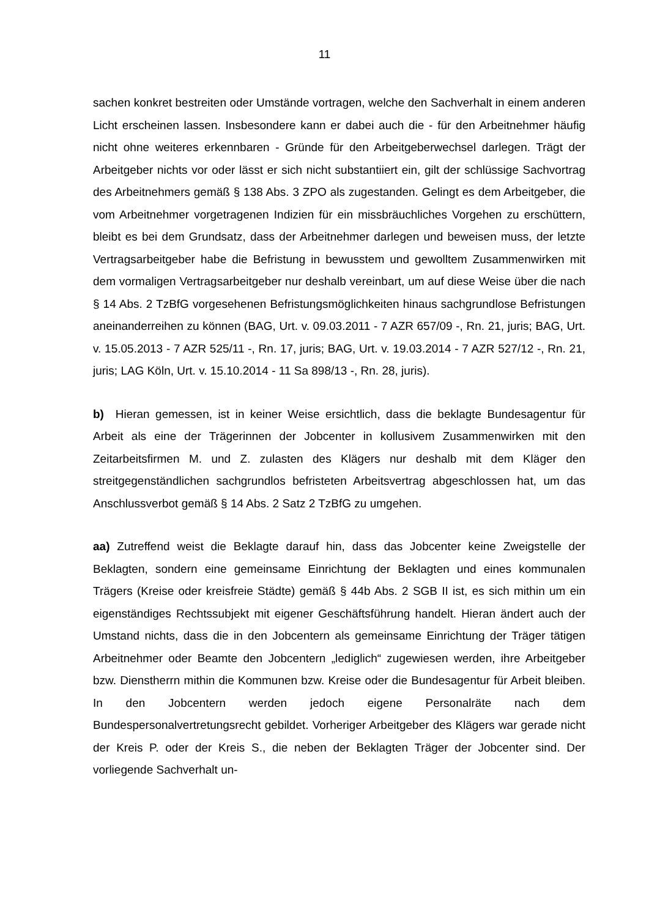11
sachen konkret bestreiten oder Umstände vortragen, welche den Sachverhalt in einem anderen Licht erscheinen lassen. Insbesondere kann er dabei auch die - für den Arbeitnehmer häufig nicht ohne weiteres erkennbaren - Gründe für den Arbeitgeberwechsel darlegen. Trägt der Arbeitgeber nichts vor oder lässt er sich nicht substantiiert ein, gilt der schlüssige Sachvortrag des Arbeitnehmers gemäß § 138 Abs. 3 ZPO als zugestanden. Gelingt es dem Arbeitgeber, die vom Arbeitnehmer vorgetragenen Indizien für ein missbräuchliches Vorgehen zu erschüttern, bleibt es bei dem Grundsatz, dass der Arbeitnehmer darlegen und beweisen muss, der letzte Vertragsarbeitgeber habe die Befristung in bewusstem und gewolltem Zusammenwirken mit dem vormaligen Vertragsarbeitgeber nur deshalb vereinbart, um auf diese Weise über die nach § 14 Abs. 2 TzBfG vorgesehenen Befristungsmöglichkeiten hinaus sachgrundlose Befristungen aneinanderreihen zu können (BAG, Urt. v. 09.03.2011 - 7 AZR 657/09 -, Rn. 21, juris; BAG, Urt. v. 15.05.2013 - 7 AZR 525/11 -, Rn. 17, juris; BAG, Urt. v. 19.03.2014 - 7 AZR 527/12 -, Rn. 21, juris; LAG Köln, Urt. v. 15.10.2014 - 11 Sa 898/13 -, Rn. 28, juris).
b) Hieran gemessen, ist in keiner Weise ersichtlich, dass die beklagte Bundesagentur für Arbeit als eine der Trägerinnen der Jobcenter in kollusivem Zusammenwirken mit den Zeitarbeitsfirmen M. und Z. zulasten des Klägers nur deshalb mit dem Kläger den streitgegenständlichen sachgrundlos befristeten Arbeitsvertrag abgeschlossen hat, um das Anschlussverbot gemäß § 14 Abs. 2 Satz 2 TzBfG zu umgehen.
aa) Zutreffend weist die Beklagte darauf hin, dass das Jobcenter keine Zweigstelle der Beklagten, sondern eine gemeinsame Einrichtung der Beklagten und eines kommunalen Trägers (Kreise oder kreisfreie Städte) gemäß § 44b Abs. 2 SGB II ist, es sich mithin um ein eigenständiges Rechtssubjekt mit eigener Geschäftsführung handelt. Hieran ändert auch der Umstand nichts, dass die in den Jobcentern als gemeinsame Einrichtung der Träger tätigen Arbeitnehmer oder Beamte den Jobcentern „lediglich“ zugewiesen werden, ihre Arbeitgeber bzw. Dienstherrn mithin die Kommunen bzw. Kreise oder die Bundesagentur für Arbeit bleiben. In den Jobcentern werden jedoch eigene Personalräte nach dem Bundespersonalvertretungsrecht gebildet. Vorheriger Arbeitgeber des Klägers war gerade nicht der Kreis P. oder der Kreis S., die neben der Beklagten Träger der Jobcenter sind. Der vorliegende Sachverhalt un-